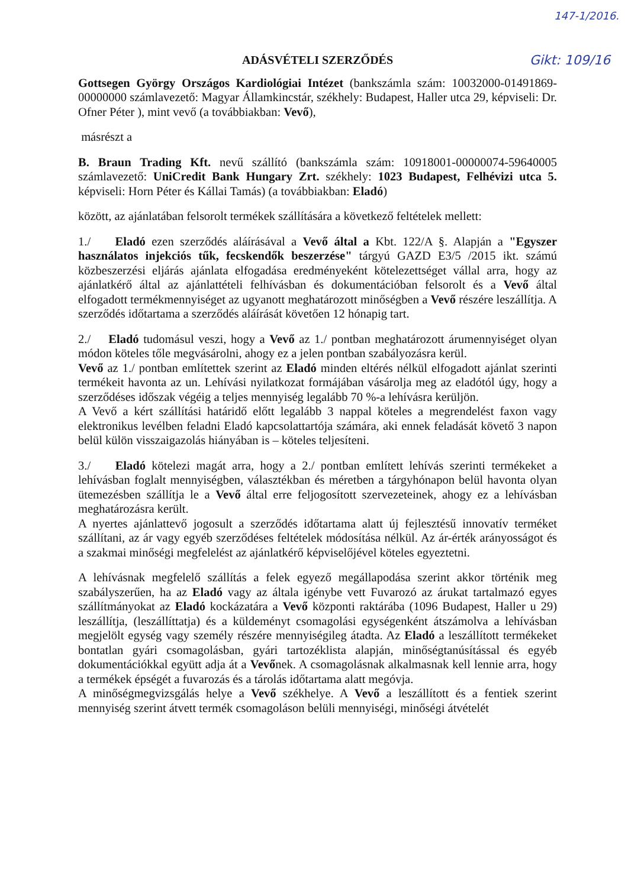147-1/2016.
Gikt: 109/16
ADÁSVÉTELI SZERZŐDÉS
Gottsegen György Országos Kardiológiai Intézet (bankszámla szám: 10032000-01491869-00000000 számlavezető: Magyar Államkincstár, székhely: Budapest, Haller utca 29, képviseli: Dr. Ofner Péter ), mint vevő (a továbbiakban: Vevő),
másrészt a
B. Braun Trading Kft. nevű szállító (bankszámla szám: 10918001-00000074-59640005 számlavezető: UniCredit Bank Hungary Zrt. székhely: 1023 Budapest, Felhévizi utca 5. képviseli: Horn Péter és Kállai Tamás) (a továbbiakban: Eladó)
között, az ajánlatában felsorolt termékek szállítására a következő feltételek mellett:
1./ Eladó ezen szerződés aláírásával a Vevő által a Kbt. 122/A §. Alapján a "Egyszer használatos injekciós tűk, fecskendők beszerzése" tárgyú GAZD E3/5 /2015 ikt. számú közbeszerzési eljárás ajánlata elfogadása eredményeként kötelezettséget vállal arra, hogy az ajánlatkérő által az ajánlattételi felhívásban és dokumentációban felsorolt és a Vevő által elfogadott termékmennyiséget az ugyanott meghatározott minőségben a Vevő részére leszállítja. A szerződés időtartama a szerződés aláírását követően 12 hónapig tart.
2./ Eladó tudomásul veszi, hogy a Vevő az 1./ pontban meghatározott árumennyiséget olyan módon köteles tőle megvásárolni, ahogy ez a jelen pontban szabályozásra kerül.
Vevő az 1./ pontban említettek szerint az Eladó minden eltérés nélkül elfogadott ajánlat szerinti termékeit havonta az un. Lehívási nyilatkozat formájában vásárolja meg az eladótól úgy, hogy a szerződéses időszak végéig a teljes mennyiség legalább 70 %-a lehívásra kerüljön.
A Vevő a kért szállítási határidő előtt legalább 3 nappal köteles a megrendelést faxon vagy elektronikus levélben feladni Eladó kapcsolattartója számára, aki ennek feladását követő 3 napon belül külön visszaigazolás hiányában is – köteles teljesíteni.
3./ Eladó kötelezi magát arra, hogy a 2./ pontban említett lehívás szerinti termékeket a lehívásban foglalt mennyiségben, választékban és méretben a tárgyhónapon belül havonta olyan ütemezésben szállítja le a Vevő által erre feljogosított szervezeteinek, ahogy ez a lehívásban meghatározásra került.
A nyertes ajánlattevő jogosult a szerződés időtartama alatt új fejlesztésű innovatív terméket szállítani, az ár vagy egyéb szerződéses feltételek módosítása nélkül. Az ár-érték arányosságot és a szakmai minőségi megfelelést az ajánlatkérő képviselőjével köteles egyeztetni.
A lehívásnak megfelelő szállítás a felek egyező megállapodása szerint akkor történik meg szabályszerűen, ha az Eladó vagy az általa igénybe vett Fuvarozó az árukat tartalmazó egyes szállítmányokat az Eladó kockázatára a Vevő központi raktárába (1096 Budapest, Haller u 29) leszállítja, (leszállíttatja) és a küldeményt csomagolási egységenként átszámolva a lehívásban megjelölt egység vagy személy részére mennyiségileg átadta. Az Eladó a leszállított termékeket bontatlan gyári csomagolásban, gyári tartozéklista alapján, minőségtanúsítással és egyéb dokumentációkkal együtt adja át a Vevőnek. A csomagolásnak alkalmasnak kell lennie arra, hogy a termékek épségét a fuvarozás és a tárolás időtartama alatt megóvja.
A minőségmegvizsgálás helye a Vevő székhelye. A Vevő a leszállított és a fentiek szerint mennyiség szerint átvett termék csomagoláson belüli mennyiségi, minőségi átvételét